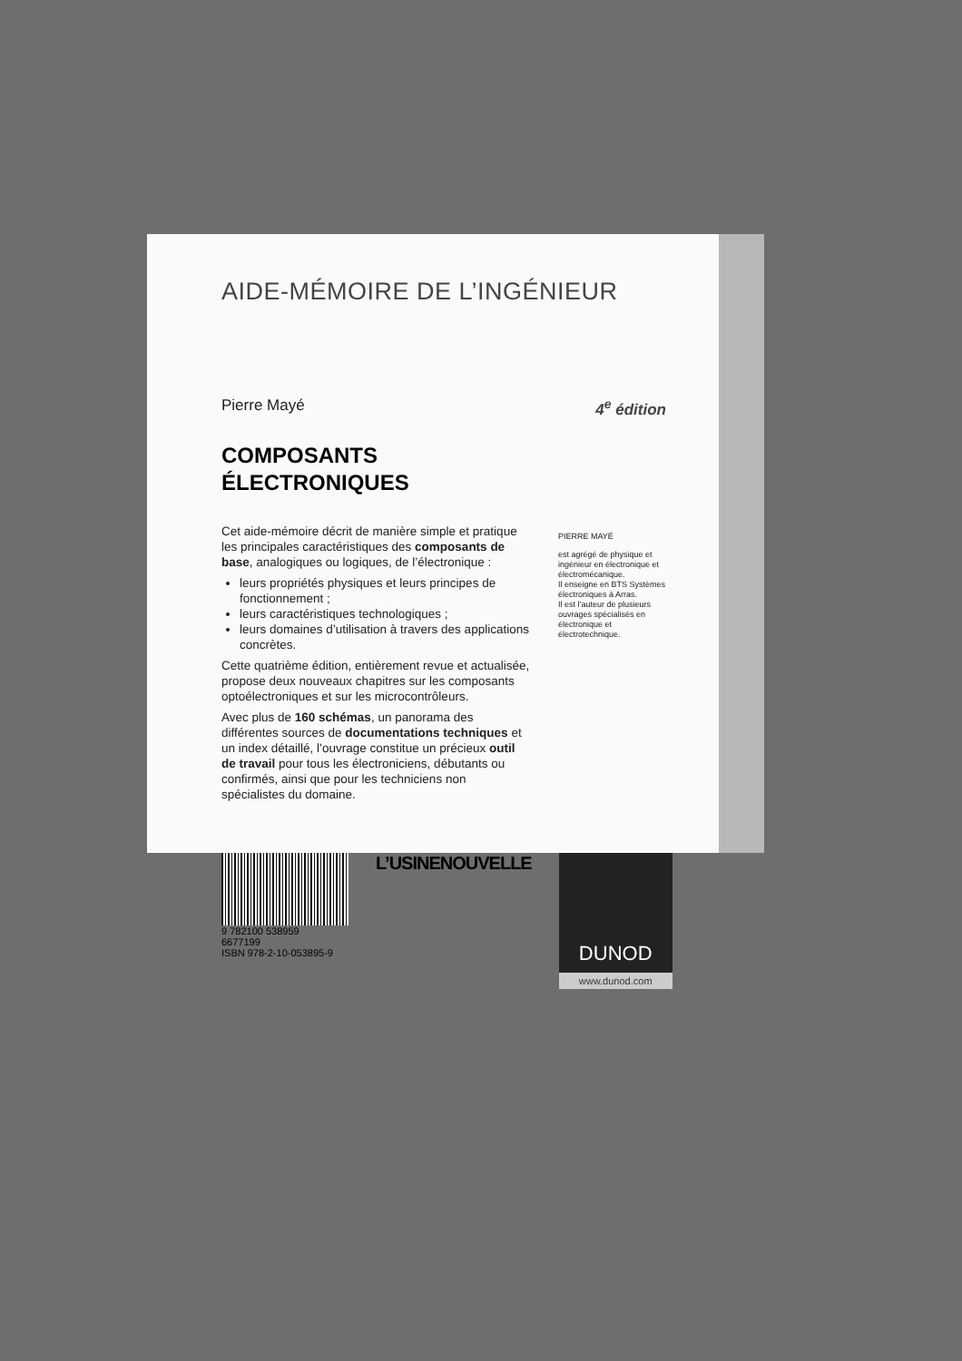AIDE-MÉMOIRE DE L’INGÉNIEUR
Pierre Mayé 4<sup>e</sup> édition
COMPOSANTS
ÉLECTRONIQUES
Cet aide-mémoire décrit de manière simple et pratique les principales caractéristiques des composants de base, analogiques ou logiques, de l’électronique :
leurs propriétés physiques et leurs principes de fonctionnement ;
leurs caractéristiques technologiques ;
leurs domaines d’utilisation à travers des applications concrètes.
Cette quatrième édition, entièrement revue et actualisée, propose deux nouveaux chapitres sur les composants optoélectroniques et sur les microcontrôleurs.
Avec plus de 160 schémas, un panorama des différentes sources de documentations techniques et un index détaillé, l’ouvrage constitue un précieux outil de travail pour tous les électroniciens, débutants ou confirmés, ainsi que pour les techniciens non spécialistes du domaine.
PIERRE MAYÉ
est agrégé de physique et ingénieur en électronique et électromécanique.
Il enseigne en BTS Systèmes électroniques à Arras.
Il est l’auteur de plusieurs ouvrages spécialisés en électronique et électrotechnique.
9 782100 538959
6677199
ISBN 978-2-10-053895-9
L’USINENOUVELLE
DUNOD
www.dunod.com